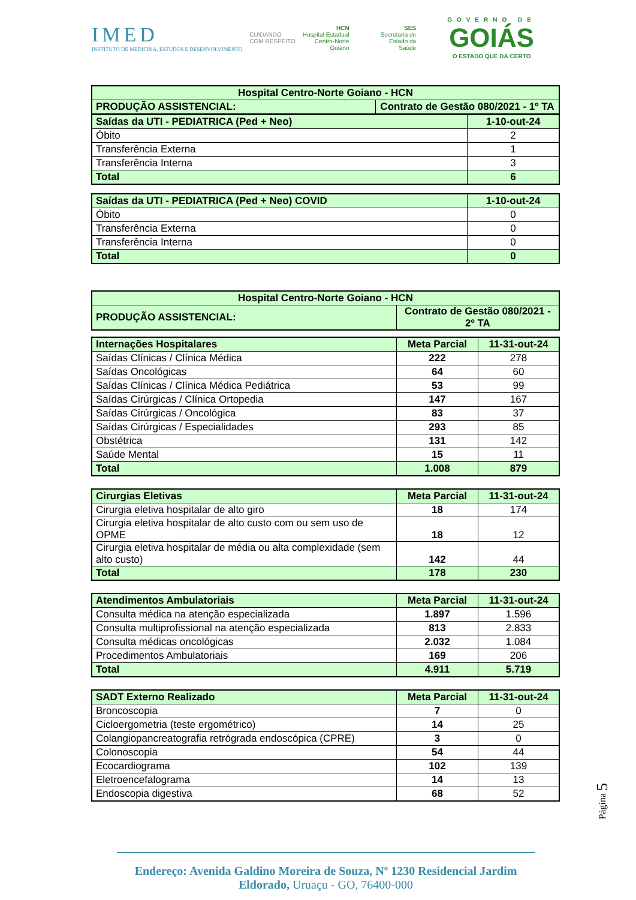IMED
INSTITUTO DE MEDICINA, ESTUDOS E DESENVOLVIMENTO
CUIDANDO
COM RESPEITO
HCN
Hospital Estadual
Centro-Norte
Goiano
SES
Secretaria de
Estado da
Saúde
GOVERNO DE
GOIÁS
O ESTADO QUE DÁ CERTO
| Hospital Centro-Norte Goiano - HCN | |
| PRODUÇÃO ASSISTENCIAL: | Contrato de Gestão 080/2021 - 1º TA |
| Saídas da UTI - PEDIATRICA (Ped + Neo) | 1-10-out-24 |
| Óbito | 2 |
| Transferência Externa | 1 |
| Transferência Interna | 3 |
| Total | 6 |
| Saídas da UTI - PEDIATRICA (Ped + Neo) COVID | 1-10-out-24 |
| Óbito | 0 |
| Transferência Externa | 0 |
| Transferência Interna | 0 |
| Total | 0 |
| Hospital Centro-Norte Goiano - HCN | |
| PRODUÇÃO ASSISTENCIAL: | Contrato de Gestão 080/2021 - 2º TA |
| Internações Hospitalares | Meta Parcial | 11-31-out-24 |
| Saídas Clínicas / Clínica Médica | 222 | 278 |
| Saídas Oncológicas | 64 | 60 |
| Saídas Clínicas / Clínica Médica Pediátrica | 53 | 99 |
| Saídas Cirúrgicas / Clínica Ortopedia | 147 | 167 |
| Saídas Cirúrgicas / Oncológica | 83 | 37 |
| Saídas Cirúrgicas / Especialidades | 293 | 85 |
| Obstétrica | 131 | 142 |
| Saúde Mental | 15 | 11 |
| Total | 1.008 | 879 |
| Cirurgias Eletivas | Meta Parcial | 11-31-out-24 |
| Cirurgia eletiva hospitalar de alto giro | 18 | 174 |
| Cirurgia eletiva hospitalar de alto custo com ou sem uso de OPME | 18 | 12 |
| Cirurgia eletiva hospitalar de média ou alta complexidade (sem alto custo) | 142 | 44 |
| Total | 178 | 230 |
| Atendimentos Ambulatoriais | Meta Parcial | 11-31-out-24 |
| Consulta médica na atenção especializada | 1.897 | 1.596 |
| Consulta multiprofissional na atenção especializada | 813 | 2.833 |
| Consulta médicas oncológicas | 2.032 | 1.084 |
| Procedimentos Ambulatoriais | 169 | 206 |
| Total | 4.911 | 5.719 |
| SADT Externo Realizado | Meta Parcial | 11-31-out-24 |
| Broncoscopia | 7 | 0 |
| Cicloergometria (teste ergométrico) | 14 | 25 |
| Colangiopancreatografia retrógrada endoscópica (CPRE) | 3 | 0 |
| Colonoscopia | 54 | 44 |
| Ecocardiograma | 102 | 139 |
| Eletroencefalograma | 14 | 13 |
| Endoscopia digestiva | 68 | 52 |
Página 5
Endereço: Avenida Galdino Moreira de Souza, Nº 1230 Residencial Jardim Eldorado, Uruaçu - GO, 76400-000